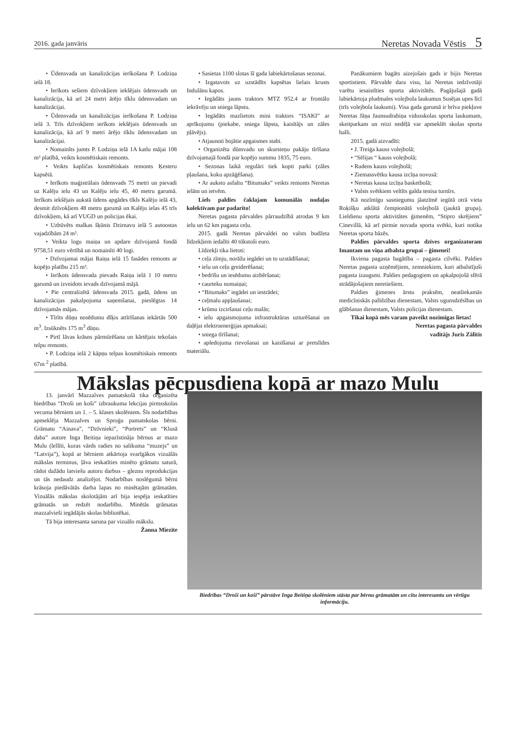2016. gada janvāris Neretas Novada Vēstis 5
• Ūdensvada un kanalizācijas ierīkošana P. Lodziņa ielā 18.
• Ierīkots sešiem dzīvokļiem iekšējais ūdensvads un kanalizācija, kā arī 24 metri ārējo tīklu ūdensvadam un kanalizācijai.
• Ūdensvada un kanalizācijas ierīkošana P. Lodziņa ielā 3. Trīs dzīvokļiem ierīkots iekšējais ūdensvads un kanalizācija, kā arī 9 metri ārējo tīklu ūdensvadam un kanalizācijai.
• Nomainīts jumts P. Lodziņa ielā 1A katlu mājai 108 m² platībā, veikts kosmētiskais remonts.
• Veikts kapličas kosmētiskais remonts Ķesteru kapsētā.
• Ierīkots maģistrālais ūdensvads 75 metri un pievadi uz Kalēju ielu 43 un Kalēju ielu 45, 40 metru garumā. Ierīkots iekšējais aukstā ūdens apgādes tīkls Kalēju ielā 43, desmit dzīvokļiem 48 metru garumā un Kalēju ielas 45 trīs dzīvokļiem, kā arī VUGD un policijas ēkai.
• Uzbūvēts malkas šķūnis Dzirnavu ielā 5 autoostas vajadzībām 24 m².
• Veikta logu maiņa un apdare dzīvojamā fondā 9758,51 euro vērtībā un nomainīti 40 logi.
• Dzīvojamai mājai Raiņa ielā 15 fasādes remonts ar kopējo platību 215 m².
• Ierīkots ūdensvada pievads Raiņa ielā 1 10 metru garumā un izveidots ievads dzīvojamā mājā.
• Pie centralizētā ūdensvada 2015. gadā, ūdens un kanalizācijas pakalpojuma saņemšanai, pieslēgtas 14 dzīvojamās mājas.
• Tīrīts dūņu nosēdumu dīķis attīrīšanas iekārtās 500 m<sup>3</sup>. Izsūknēts 175 m<sup>3</sup> dūņu.
• Pirtī lāvas krāsns pārmūrēšana un kārtējais tekošais telpu remonts.
• P. Lodziņa ielā 2 kāpņu telpas kosmētiskais remonts 67m <sup>2</sup> platībā.
• Sasietas 1100 slotas šī gada labiekārtošanas sezonai.
• Izgatavots uz uzstādīts kapsētas lielais krusts Indulānu kapos.
• Iegādāts jauns traktors MTZ 952.4 ar frontālo iekrāvēju un sniega lāpstu.
• Iegādāts mazlietots mini traktors “ISAKI” ar aprīkojumu (piekabe, sniega lāpsta, kaisītājs un zāles pļāvējs).
• Atjaunoti bojātie apgaismes stabi.
• Organizēta dūmvadu un skursteņu pakāju tīrīšana dzīvojamajā fondā par kopējo summu 1835, 75 euro.
• Sezonas laikā regulāri tiek kopti parki (zāles pļaušana, koku apzāģēšana).
• Ar auksto asfaltu “Bitumaks” veikts remonts Neretas ielām un ietvēm.
Liels paldies čaklajam komunālās nodaļas kolektīvam par padarīto!
Neretas pagasta pārvaldes pārraudzībā atrodas 9 km ielu un 62 km pagasta ceļu.
2015. gadā Neretas pārvaldei no valsts budžeta līdzekļiem iedalīti 40 tūkstoši euro.
Līdzekļi tika lietoti:
• ceļa zīmju, norāžu iegādei un to uzstādīšanai;
• ielu un ceļu greiderēšanai;
• bedrīšu un iesēdumu aizbēršanai;
• caurteku nomaiņai;
• “Bitumaks” iegādei un iestrādei;
• ceļmalu appļaušanai;
• krūmu izciršanai ceļu malās;
• ielu apgaismojuma infrastruktūras uzturēšanai un daļējai elektroenerģijas apmaksai;
• sniega tīrīšanai;
• apledojuma rievošanai un kaisīšanai ar pretslīdes materiālu.
Panākumiem bagāts aizejošais gads ir bijis Neretas sportistiem. Pārvalde dara visu, lai Neretas iedzīvotāji varētu iesaistīties sporta aktivitātēs. Pagājušajā gadā labiekārtoja pludmales volejbola laukumus Susējas upes līcī (trīs volejbola laukumi). Visa gada garumā ir brīva piekļuve Neretas Jāņa Jaunsudrabiņa vidusskolas sporta laukumam, skeitparkam un reizi nedēļā var apmeklēt skolas sporta halli.
2015. gadā aizvadīti:
• J. Treiģa kauss volejbolā;
• “Sēlijas “ kauss volejbolā;
• Rudens kauss volejbolā;
• Ziemassvētku kausa izcīņa novusā:
• Neretas kausa izcīņa basketbolā;
• Valsts svētkiem veltīts galda tenisa turnīrs.
Kā nozīmīgu sasniegumu jāatzīmē iegūtā otrā vieta Roķišķu atklātā čempionātā volejbolā (jauktā grupa), Lieldienu sporta aktivitātes ģimenēm, “Stipro skrējiens” Cinevillā, kā arī pirmie novada sporta svētki, kuri notika Neretas sporta bāzēs.
Paldies pārvaldes sporta dzīves organizatoram Imantam un viņa atbalsta grupai – ģimenei!
Ikviena pagasta bagātība – pagasta cilvēki. Paldies Neretas pagasta uzņēmējiem, zemniekiem, kuri atbalstījuši pagasta izaugsmi. Paldies pedagogiem un apkalpojošā sfērā strādājošajiem neretiešiem.
Paldies ģimenes ārstu praksēm, neatliekamās medicīniskās palīdzības dienestam, Valsts ugunsdzēsības un glābšanas dienestam, Valsts policijas dienestam.
Tikai kopā mēs varam paveikt nozīmīgas lietas!
Neretas pagasta pārvaldes
vadītājs Juris Zālītis
Mākslas pēcpusdiena kopā ar mazo Mulu
13. janvārī Mazzalves pamatskolā tika organizēta biedrības “Droši un koši” izbraukuma lekcijas pirmsskolas vecuma bērniem un 1. – 5. klases skolēniem. Šīs nodarbības apmeklēja Mazzalves un Sproģu pamatskolas bērni. Grāmatu “Ainava”, “Dzīvnieki”, “Portrets” un “Klusā daba” autore Inga Beitiņa iepazīstināja bērnus ar mazo Mulu (lellīti, kuras vārds radies no salikuma “muzejs” un “Latvija”), kopā ar bērniem atkārtoja svarīgākos vizuālās mākslas terminus, ļāva ieskatīties minēto grāmatu saturā, rādot dažādu latviešu autoru darbus – gleznu reprodukcijas un tās nedaudz analizējot. Nodarbības noslēgumā bērni krāsoja piedāvātās darba lapas no minētajām grāmatām. Vizuālās mākslas skolotājām arī bija iespēja ieskatīties grāmatās un redzēt nodarbību. Minētās grāmatas mazzalvieši iegādājās skolas bibliotēkai.
Tā bija interesanta saruna par vizuālo mākslu.
Žanna Miezīte
Biedrības “Droši un koši” pārstāve Inga Beitiņa skolēniem stāsta par bērnu grāmatām un citu interesantu un vērtīgu informāciju.